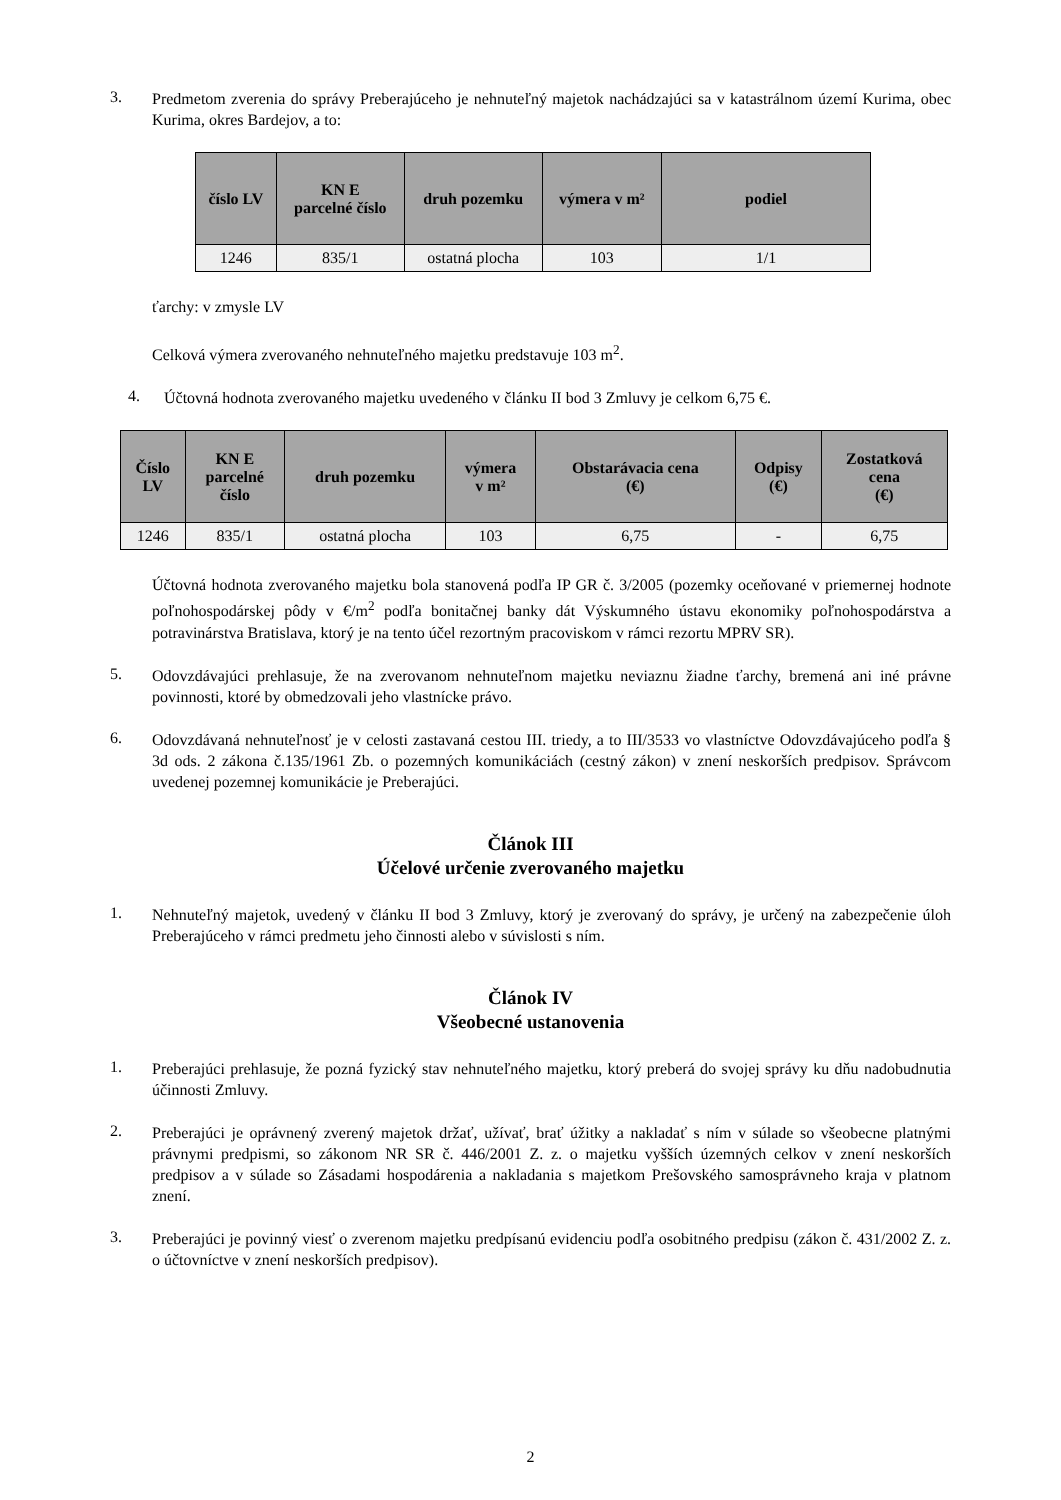3.
Predmetom zverenia do správy Preberajúceho je nehnuteľný majetok nachádzajúci sa v katastrálnom území Kurima, obec Kurima, okres Bardejov, a to:
| číslo LV | KN E parcelné číslo | druh pozemku | výmera v m² | podiel |
| --- | --- | --- | --- | --- |
| 1246 | 835/1 | ostatná plocha | 103 | 1/1 |
ťarchy: v zmysle LV
Celková výmera zverovaného nehnuteľného majetku predstavuje 103 m<sup>2</sup>.
4.
Účtovná hodnota zverovaného majetku uvedeného v článku II bod 3 Zmluvy je celkom 6,75 €.
| Číslo LV | KN E parcelné číslo | druh pozemku | výmera v m² | Obstarávacia cena (€) | Odpisy (€) | Zostatková cena (€) |
| --- | --- | --- | --- | --- | --- | --- |
| 1246 | 835/1 | ostatná plocha | 103 | 6,75 | - | 6,75 |
Účtovná hodnota zverovaného majetku bola stanovená podľa IP GR č. 3/2005 (pozemky oceňované v priemernej hodnote poľnohospodárskej pôdy v €/m<sup>2</sup> podľa bonitačnej banky dát Výskumného ústavu ekonomiky poľnohospodárstva a potravinárstva Bratislava, ktorý je na tento účel rezortným pracoviskom v rámci rezortu MPRV SR).
5.
Odovzdávajúci prehlasuje, že na zverovanom nehnuteľnom majetku neviaznu žiadne ťarchy, bremená ani iné právne povinnosti, ktoré by obmedzovali jeho vlastnícke právo.
6.
Odovzdávaná nehnuteľnosť je v celosti zastavaná cestou III. triedy, a to III/3533 vo vlastníctve Odovzdávajúceho podľa § 3d ods. 2 zákona č.135/1961 Zb. o pozemných komunikáciách (cestný zákon) v znení neskorších predpisov. Správcom uvedenej pozemnej komunikácie je Preberajúci.
Článok III
Účelové určenie zverovaného majetku
1.
Nehnuteľný majetok, uvedený v článku II bod 3 Zmluvy, ktorý je zverovaný do správy, je určený na zabezpečenie úloh Preberajúceho v rámci predmetu jeho činnosti alebo v súvislosti s ním.
Článok IV
Všeobecné ustanovenia
1.
Preberajúci prehlasuje, že pozná fyzický stav nehnuteľného majetku, ktorý preberá do svojej správy ku dňu nadobudnutia účinnosti Zmluvy.
2.
Preberajúci je oprávnený zverený majetok držať, užívať, brať úžitky a nakladať s ním v súlade so všeobecne platnými právnymi predpismi, so zákonom NR SR č. 446/2001 Z. z. o majetku vyšších územných celkov v znení neskorších predpisov a v súlade so Zásadami hospodárenia a nakladania s majetkom Prešovského samosprávneho kraja v platnom znení.
3.
Preberajúci je povinný viesť o zverenom majetku predpísanú evidenciu podľa osobitného predpisu (zákon č. 431/2002 Z. z. o účtovníctve v znení neskorších predpisov).
2